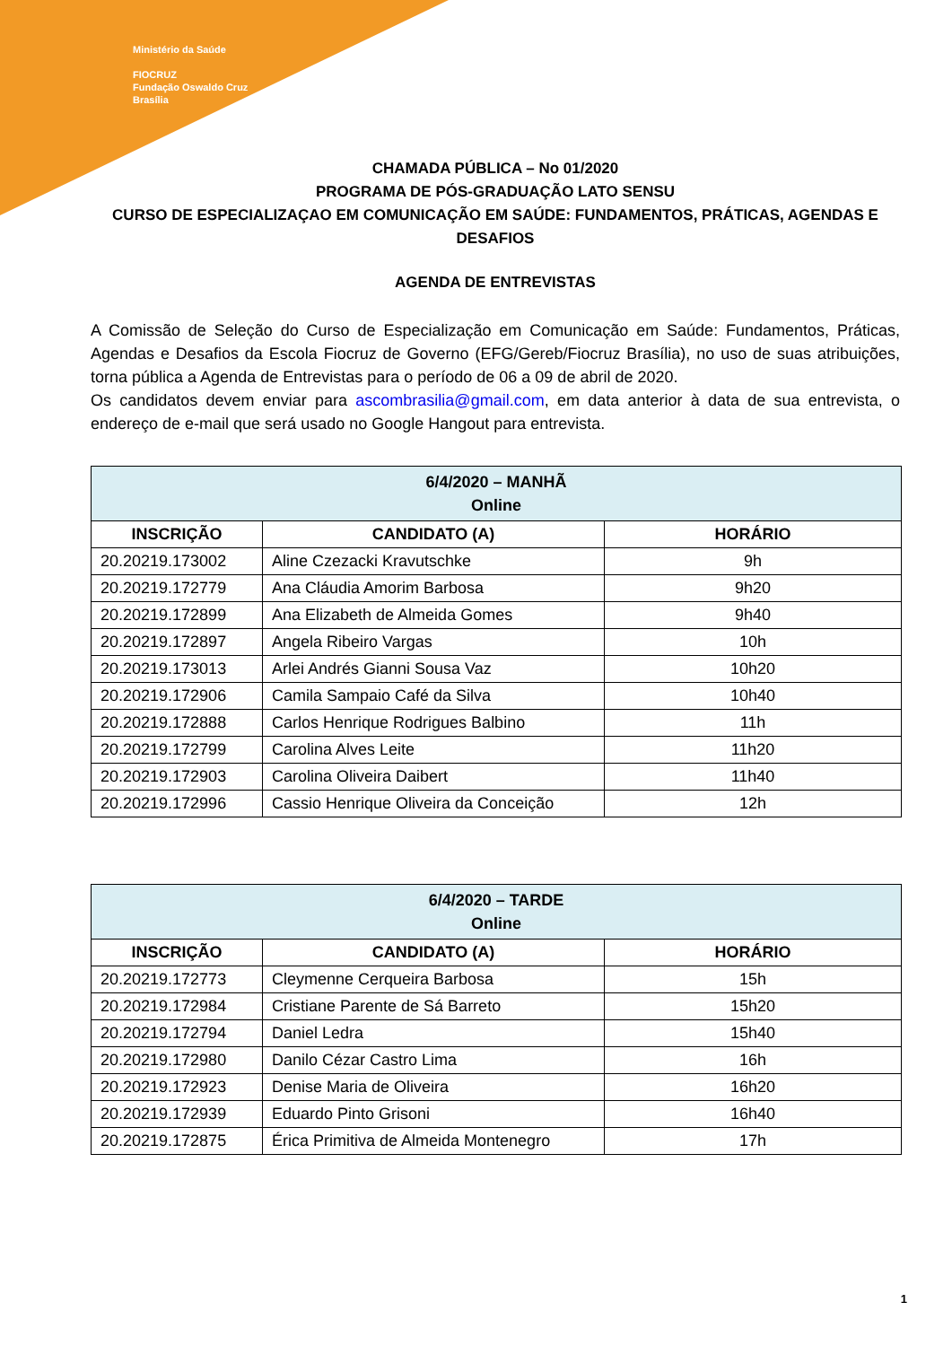Ministério da Saúde
FIOCRUZ
Fundação Oswaldo Cruz
Brasília
CHAMADA PÚBLICA – No 01/2020
PROGRAMA DE PÓS-GRADUAÇÃO LATO SENSU
CURSO DE ESPECIALIZAÇAO EM COMUNICAÇÃO EM SAÚDE: FUNDAMENTOS, PRÁTICAS, AGENDAS E DESAFIOS
AGENDA DE ENTREVISTAS
A Comissão de Seleção do Curso de Especialização em Comunicação em Saúde: Fundamentos, Práticas, Agendas e Desafios da Escola Fiocruz de Governo (EFG/Gereb/Fiocruz Brasília), no uso de suas atribuições, torna pública a Agenda de Entrevistas para o período de 06 a 09 de abril de 2020.
Os candidatos devem enviar para ascombrasilia@gmail.com, em data anterior à data de sua entrevista, o endereço de e-mail que será usado no Google Hangout para entrevista.
| 6/4/2020 – MANHÃ Online | | |
| INSCRIÇÃO | CANDIDATO (A) | HORÁRIO |
| 20.20219.173002 | Aline Czezacki Kravutschke | 9h |
| 20.20219.172779 | Ana Cláudia Amorim Barbosa | 9h20 |
| 20.20219.172899 | Ana Elizabeth de Almeida Gomes | 9h40 |
| 20.20219.172897 | Angela Ribeiro Vargas | 10h |
| 20.20219.173013 | Arlei Andrés Gianni Sousa Vaz | 10h20 |
| 20.20219.172906 | Camila Sampaio Café da Silva | 10h40 |
| 20.20219.172888 | Carlos Henrique Rodrigues Balbino | 11h |
| 20.20219.172799 | Carolina Alves Leite | 11h20 |
| 20.20219.172903 | Carolina Oliveira Daibert | 11h40 |
| 20.20219.172996 | Cassio Henrique Oliveira da Conceição | 12h |
| 6/4/2020 – TARDE Online | | |
| INSCRIÇÃO | CANDIDATO (A) | HORÁRIO |
| 20.20219.172773 | Cleymenne Cerqueira Barbosa | 15h |
| 20.20219.172984 | Cristiane Parente de Sá Barreto | 15h20 |
| 20.20219.172794 | Daniel Ledra | 15h40 |
| 20.20219.172980 | Danilo Cézar Castro Lima | 16h |
| 20.20219.172923 | Denise Maria de Oliveira | 16h20 |
| 20.20219.172939 | Eduardo Pinto Grisoni | 16h40 |
| 20.20219.172875 | Érica Primitiva de Almeida Montenegro | 17h |
1